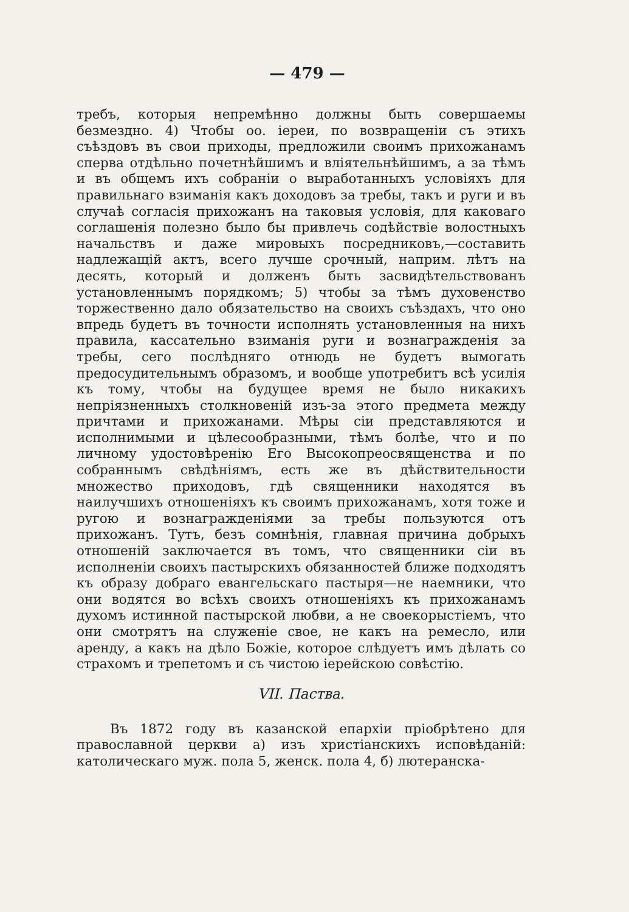— 479 —
требъ, которыя непремѣнно должны быть совершаемы безмездно. 4) Чтобы оо. іереи, по возвращеніи съ этихъ съѣздовъ въ свои приходы, предложили своимъ прихожанамъ сперва отдѣльно почетнѣйшимъ и вліятельнѣйшимъ, а за тѣмъ и въ общемъ ихъ собраніи о выработанныхъ условіяхъ для правильнаго взиманія какъ доходовъ за требы, такъ и руги и въ случаѣ согласія прихожанъ на таковыя условія, для каковаго соглашенія полезно было бы привлечь содѣйствіе волостныхъ начальствъ и даже мировыхъ посредниковъ,—составить надлежащій актъ, всего лучше срочный, наприм. лѣтъ на десять, который и долженъ быть засвидѣтельствованъ установленнымъ порядкомъ; 5) чтобы за тѣмъ духовенство торжественно дало обязательство на своихъ съѣздахъ, что оно впредь будетъ въ точности исполнять установленныя на нихъ правила, кассательно взиманія руги и вознагражденія за требы, сего послѣдняго отнюдь не будетъ вымогать предосудительнымъ образомъ, и вообще употребитъ всѣ усилія къ тому, чтобы на будущее время не было никакихъ непріязненныхъ столкновеній изъ-за этого предмета между причтами и прихожанами. Мѣры сіи представляются и исполнимыми и цѣлесообразными, тѣмъ болѣе, что и по личному удостовѣренію Его Высокопреосвященства и по собраннымъ свѣдѣніямъ, есть же въ дѣйствительности множество приходовъ, гдѣ священники находятся въ наилучшихъ отношеніяхъ къ своимъ прихожанамъ, хотя тоже и ругою и вознагражденіями за требы пользуются отъ прихожанъ. Тутъ, безъ сомнѣнія, главная причина добрыхъ отношеній заключается въ томъ, что священники сіи въ исполненіи своихъ пастырскихъ обязанностей ближе подходятъ къ образу добраго евангельскаго пастыря—не наемники, что они водятся во всѣхъ своихъ отношеніяхъ къ прихожанамъ духомъ истинной пастырской любви, а не своекорыстіемъ, что они смотрятъ на служеніе свое, не какъ на ремесло, или аренду, а какъ на дѣло Божіе, которое слѣдуетъ имъ дѣлать со страхомъ и трепетомъ и съ чистою іерейскою совѣстію.
VII. Паства.
Въ 1872 году въ казанской епархіи пріобрѣтено для православной церкви а) изъ христіанскихъ исповѣданій: католическаго муж. пола 5, женск. пола 4, б) лютеранска-